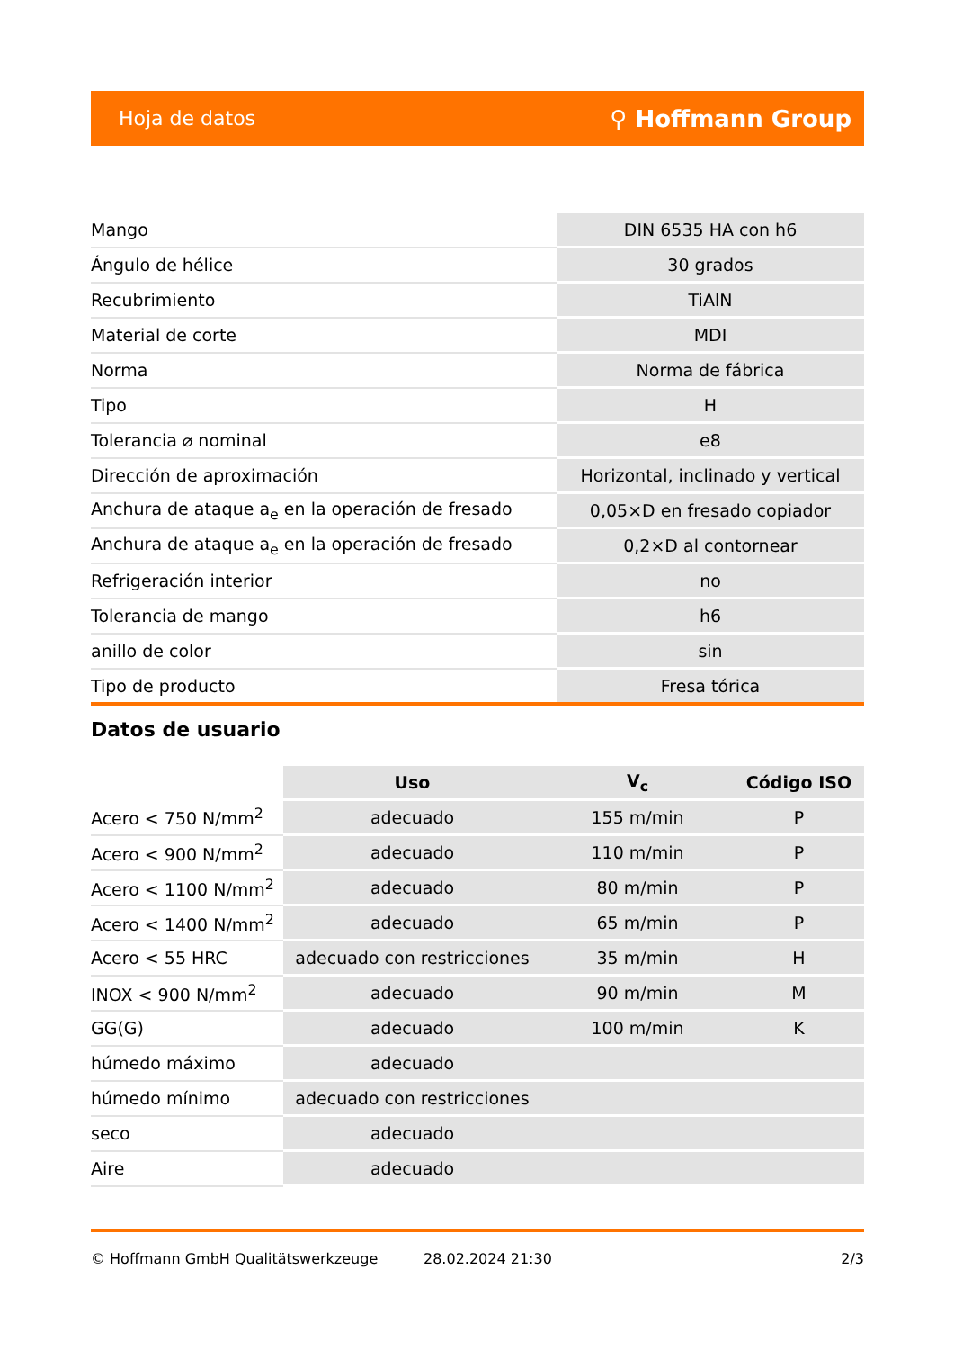Hoja de datos ⚲ Hoffmann Group
| Mango | DIN 6535 HA con h6 |
| Ángulo de hélice | 30 grados |
| Recubrimiento | TiAlN |
| Material de corte | MDI |
| Norma | Norma de fábrica |
| Tipo | H |
| Tolerancia ⌀ nominal | e8 |
| Dirección de aproximación | Horizontal, inclinado y vertical |
| Anchura de ataque a<sub>e</sub> en la operación de fresado | 0,05×D en fresado copiador |
| Anchura de ataque a<sub>e</sub> en la operación de fresado | 0,2×D al contornear |
| Refrigeración interior | no |
| Tolerancia de mango | h6 |
| anillo de color | sin |
| Tipo de producto | Fresa tórica |
Datos de usuario
| | Uso | V<sub>c</sub> | Código ISO |
| --- | --- | --- | --- |
| Acero < 750 N/mm<sup>2</sup> | adecuado | 155 m/min | P |
| Acero < 900 N/mm<sup>2</sup> | adecuado | 110 m/min | P |
| Acero < 1100 N/mm<sup>2</sup> | adecuado | 80 m/min | P |
| Acero < 1400 N/mm<sup>2</sup> | adecuado | 65 m/min | P |
| Acero < 55 HRC | adecuado con restricciones | 35 m/min | H |
| INOX < 900 N/mm<sup>2</sup> | adecuado | 90 m/min | M |
| GG(G) | adecuado | 100 m/min | K |
| húmedo máximo | adecuado | | |
| húmedo mínimo | adecuado con restricciones | | |
| seco | adecuado | | |
| Aire | adecuado | | |
© Hoffmann GmbH Qualitätswerkzeuge 28.02.2024 21:30 2/3